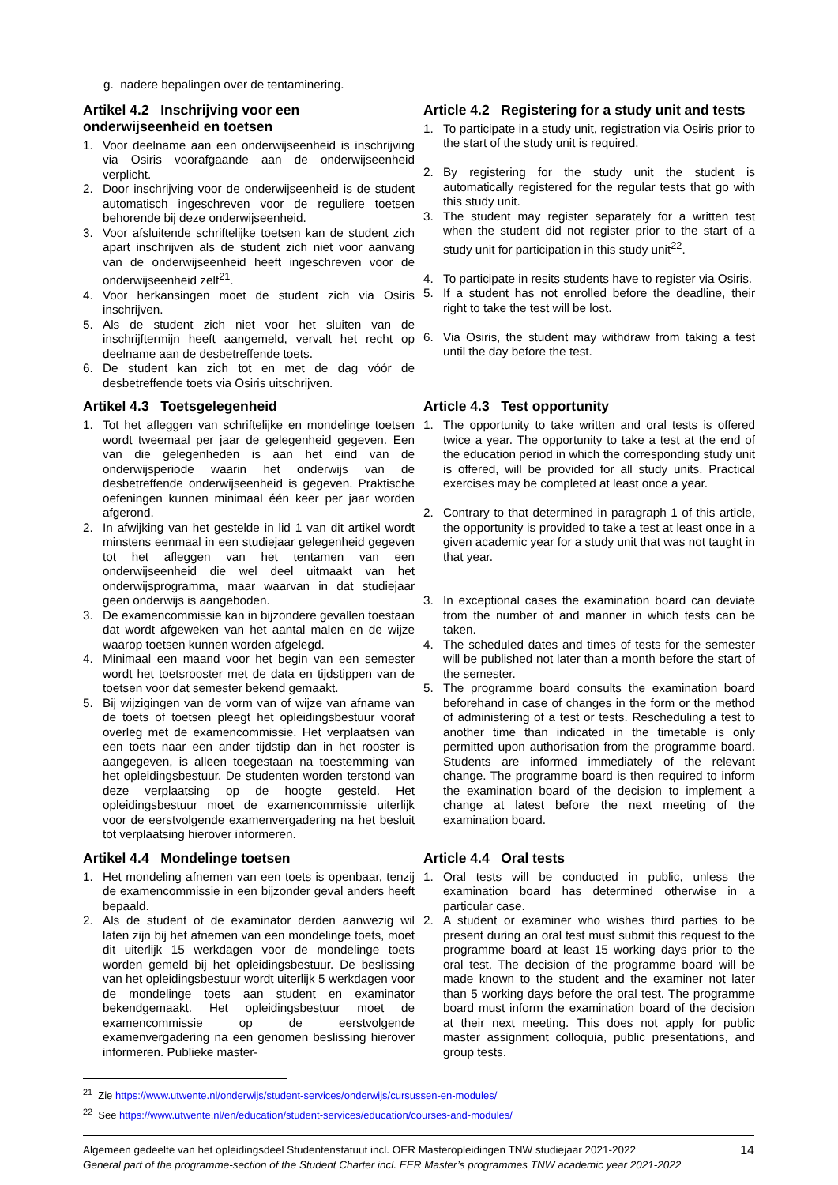g. nadere bepalingen over de tentaminering.
Artikel 4.2 Inschrijving voor een onderwijseenheid en toetsen
1. Voor deelname aan een onderwijseenheid is inschrijving via Osiris voorafgaande aan de onderwijseenheid verplicht.
2. Door inschrijving voor de onderwijseenheid is de student automatisch ingeschreven voor de reguliere toetsen behorende bij deze onderwijseenheid.
3. Voor afsluitende schriftelijke toetsen kan de student zich apart inschrijven als de student zich niet voor aanvang van de onderwijseenheid heeft ingeschreven voor de onderwijseenheid zelf<sup>21</sup>.
4. Voor herkansingen moet de student zich via Osiris inschrijven.
5. Als de student zich niet voor het sluiten van de inschrijftermijn heeft aangemeld, vervalt het recht op deelname aan de desbetreffende toets.
6. De student kan zich tot en met de dag vóór de desbetreffende toets via Osiris uitschrijven.
Article 4.2 Registering for a study unit and tests
1. To participate in a study unit, registration via Osiris prior to the start of the study unit is required.
2. By registering for the study unit the student is automatically registered for the regular tests that go with this study unit.
3. The student may register separately for a written test when the student did not register prior to the start of a study unit for participation in this study unit<sup>22</sup>.
4. To participate in resits students have to register via Osiris.
5. If a student has not enrolled before the deadline, their right to take the test will be lost.
6. Via Osiris, the student may withdraw from taking a test until the day before the test.
Artikel 4.3 Toetsgelegenheid
1. Tot het afleggen van schriftelijke en mondelinge toetsen wordt tweemaal per jaar de gelegenheid gegeven. Een van die gelegenheden is aan het eind van de onderwijsperiode waarin het onderwijs van de desbetreffende onderwijseenheid is gegeven. Praktische oefeningen kunnen minimaal één keer per jaar worden afgerond.
2. In afwijking van het gestelde in lid 1 van dit artikel wordt minstens eenmaal in een studiejaar gelegenheid gegeven tot het afleggen van het tentamen van een onderwijseenheid die wel deel uitmaakt van het onderwijsprogramma, maar waarvan in dat studiejaar geen onderwijs is aangeboden.
3. De examencommissie kan in bijzondere gevallen toestaan dat wordt afgeweken van het aantal malen en de wijze waarop toetsen kunnen worden afgelegd.
4. Minimaal een maand voor het begin van een semester wordt het toetsrooster met de data en tijdstippen van de toetsen voor dat semester bekend gemaakt.
5. Bij wijzigingen van de vorm van of wijze van afname van de toets of toetsen pleegt het opleidingsbestuur vooraf overleg met de examencommissie. Het verplaatsen van een toets naar een ander tijdstip dan in het rooster is aangegeven, is alleen toegestaan na toestemming van het opleidingsbestuur. De studenten worden terstond van deze verplaatsing op de hoogte gesteld. Het opleidingsbestuur moet de examencommissie uiterlijk voor de eerstvolgende examenvergadering na het besluit tot verplaatsing hierover informeren.
Article 4.3 Test opportunity
1. The opportunity to take written and oral tests is offered twice a year. The opportunity to take a test at the end of the education period in which the corresponding study unit is offered, will be provided for all study units. Practical exercises may be completed at least once a year.
2. Contrary to that determined in paragraph 1 of this article, the opportunity is provided to take a test at least once in a given academic year for a study unit that was not taught in that year.
3. In exceptional cases the examination board can deviate from the number of and manner in which tests can be taken.
4. The scheduled dates and times of tests for the semester will be published not later than a month before the start of the semester.
5. The programme board consults the examination board beforehand in case of changes in the form or the method of administering of a test or tests. Rescheduling a test to another time than indicated in the timetable is only permitted upon authorisation from the programme board. Students are informed immediately of the relevant change. The programme board is then required to inform the examination board of the decision to implement a change at latest before the next meeting of the examination board.
Artikel 4.4 Mondelinge toetsen
1. Het mondeling afnemen van een toets is openbaar, tenzij de examencommissie in een bijzonder geval anders heeft bepaald.
2. Als de student of de examinator derden aanwezig wil laten zijn bij het afnemen van een mondelinge toets, moet dit uiterlijk 15 werkdagen voor de mondelinge toets worden gemeld bij het opleidingsbestuur. De beslissing van het opleidingsbestuur wordt uiterlijk 5 werkdagen voor de mondelinge toets aan student en examinator bekendgemaakt. Het opleidingsbestuur moet de examencommissie op de eerstvolgende examenvergadering na een genomen beslissing hierover informeren. Publieke master-
Article 4.4 Oral tests
1. Oral tests will be conducted in public, unless the examination board has determined otherwise in a particular case.
2. A student or examiner who wishes third parties to be present during an oral test must submit this request to the programme board at least 15 working days prior to the oral test. The decision of the programme board will be made known to the student and the examiner not later than 5 working days before the oral test. The programme board must inform the examination board of the decision at their next meeting. This does not apply for public master assignment colloquia, public presentations, and group tests.
<sup>21</sup> Zie https://www.utwente.nl/onderwijs/student-services/onderwijs/cursussen-en-modules/
<sup>22</sup> See https://www.utwente.nl/en/education/student-services/education/courses-and-modules/
Algemeen gedeelte van het opleidingsdeel Studentenstatuut incl. OER Masteropleidingen TNW studiejaar 2021-2022
General part of the programme-section of the Student Charter incl. EER Master’s programmes TNW academic year 2021-2022
14